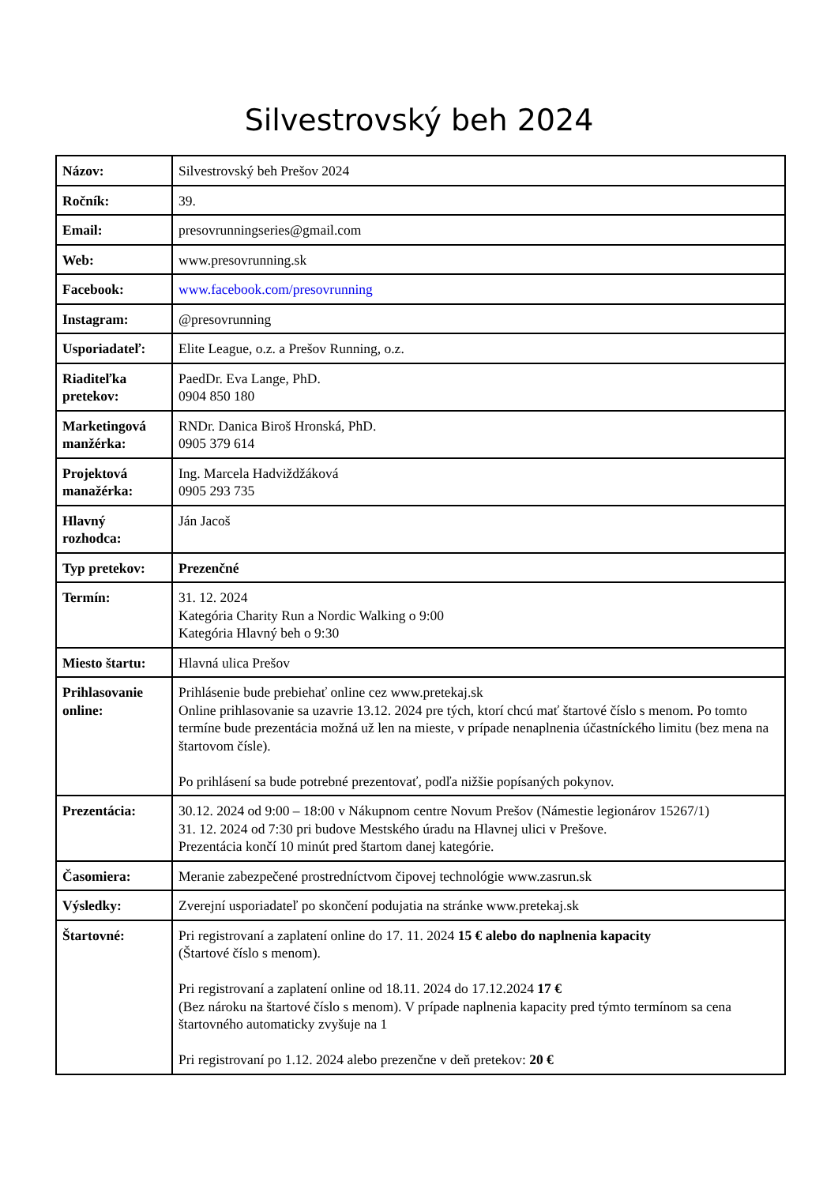Silvestrovský beh 2024
| Názov: | Silvestrovský beh Prešov 2024 |
| Ročník: | 39. |
| Email: | presovrunningseries@gmail.com |
| Web: | www.presovrunning.sk |
| Facebook: | www.facebook.com/presovrunning |
| Instagram: | @presovrunning |
| Usporiadateľ: | Elite League, o.z. a Prešov Running, o.z. |
| Riaditeľka pretekov: | PaedDr. Eva Lange, PhD. 0904 850 180 |
| Marketingová manžérka: | RNDr. Danica Biroš Hronská, PhD. 0905 379 614 |
| Projektová manažérka: | Ing. Marcela Hadviždžáková 0905 293 735 |
| Hlavný rozhodca: | Ján Jacoš |
| Typ pretekov: | Prezenčné |
| Termín: | 31. 12. 2024 Kategória Charity Run a Nordic Walking o 9:00 Kategória Hlavný beh o 9:30 |
| Miesto štartu: | Hlavná ulica Prešov |
| Prihlasovanie online: | Prihlásenie bude prebiehať online cez www.pretekaj.sk Online prihlasovanie sa uzavrie 13.12. 2024 pre tých, ktorí chcú mať štartové číslo s menom. Po tomto termíne bude prezentácia možná už len na mieste, v prípade nenaplnenia účastníckého limitu (bez mena na štartovom čísle). Po prihlásení sa bude potrebné prezentovať, podľa nižšie popísaných pokynov. |
| Prezentácia: | 30.12. 2024 od 9:00 – 18:00 v Nákupnom centre Novum Prešov (Námestie legionárov 15267/1) 31. 12. 2024 od 7:30 pri budove Mestského úradu na Hlavnej ulici v Prešove. Prezentácia končí 10 minút pred štartom danej kategórie. |
| Časomiera: | Meranie zabezpečené prostredníctvom čipovej technológie www.zasrun.sk |
| Výsledky: | Zverejní usporiadateľ po skončení podujatia na stránke www.pretekaj.sk |
| Štartovné: | Pri registrovaní a zaplatení online do 17. 11. 2024 15 € alebo do naplnenia kapacity (Štartové číslo s menom). Pri registrovaní a zaplatení online od 18.11. 2024 do 17.12.2024 17 € (Bez nároku na štartové číslo s menom). V prípade naplnenia kapacity pred týmto termínom sa cena štartovného automaticky zvyšuje na 1 Pri registrovaní po 1.12. 2024 alebo prezenčne v deň pretekov: 20 € |